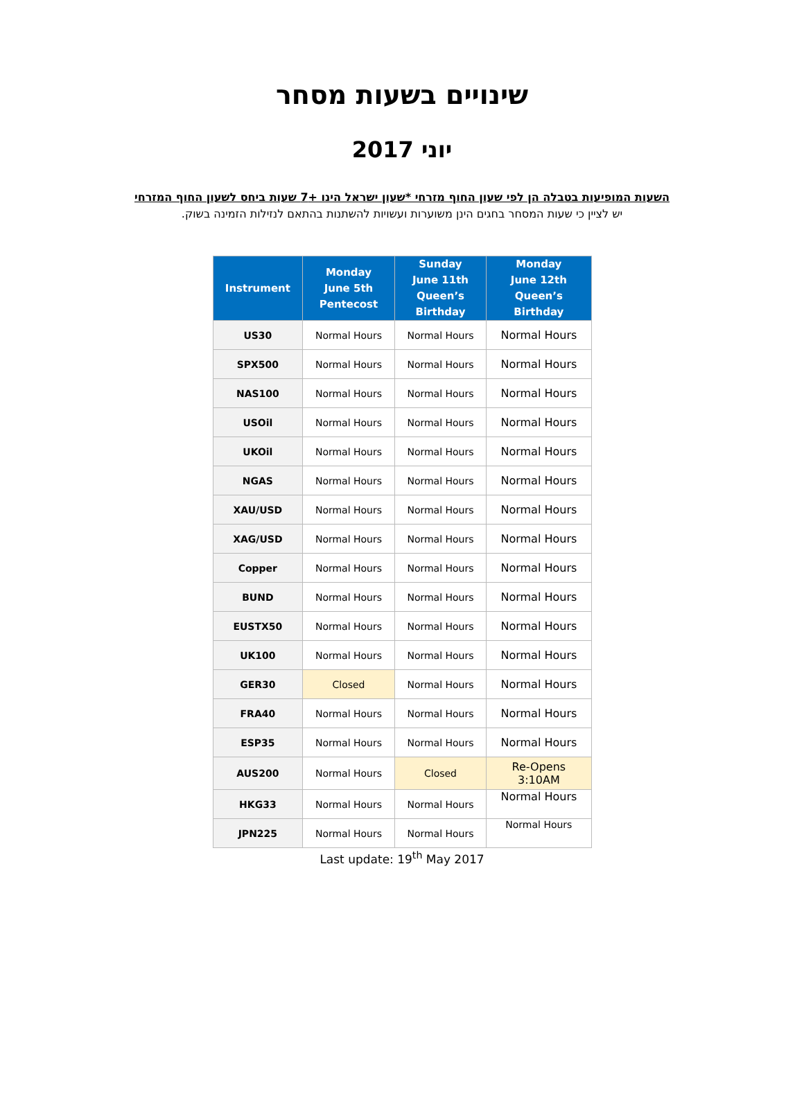שינויים בשעות מסחר
יוני 2017
השעות המופיעות בטבלה הן לפי שעון החוף מזרחי *שעון ישראל הינו +7 שעות ביחס לשעון החוף המזרחי
יש לציין כי שעות המסחר בחגים הינן משוערות ועשויות להשתנות בהתאם לנזילות הזמינה בשוק.
| Instrument | Monday June 5th Pentecost | Sunday June 11th Queen’s Birthday | Monday June 12th Queen’s Birthday |
| --- | --- | --- | --- |
| US30 | Normal Hours | Normal Hours | Normal Hours |
| SPX500 | Normal Hours | Normal Hours | Normal Hours |
| NAS100 | Normal Hours | Normal Hours | Normal Hours |
| USOil | Normal Hours | Normal Hours | Normal Hours |
| UKOil | Normal Hours | Normal Hours | Normal Hours |
| NGAS | Normal Hours | Normal Hours | Normal Hours |
| XAU/USD | Normal Hours | Normal Hours | Normal Hours |
| XAG/USD | Normal Hours | Normal Hours | Normal Hours |
| Copper | Normal Hours | Normal Hours | Normal Hours |
| BUND | Normal Hours | Normal Hours | Normal Hours |
| EUSTX50 | Normal Hours | Normal Hours | Normal Hours |
| UK100 | Normal Hours | Normal Hours | Normal Hours |
| GER30 | Closed | Normal Hours | Normal Hours |
| FRA40 | Normal Hours | Normal Hours | Normal Hours |
| ESP35 | Normal Hours | Normal Hours | Normal Hours |
| AUS200 | Normal Hours | Closed | Re-Opens 3:10AM |
| HKG33 | Normal Hours | Normal Hours | Normal Hours |
| JPN225 | Normal Hours | Normal Hours | Normal Hours |
Last update: 19<sup>th</sup> May 2017